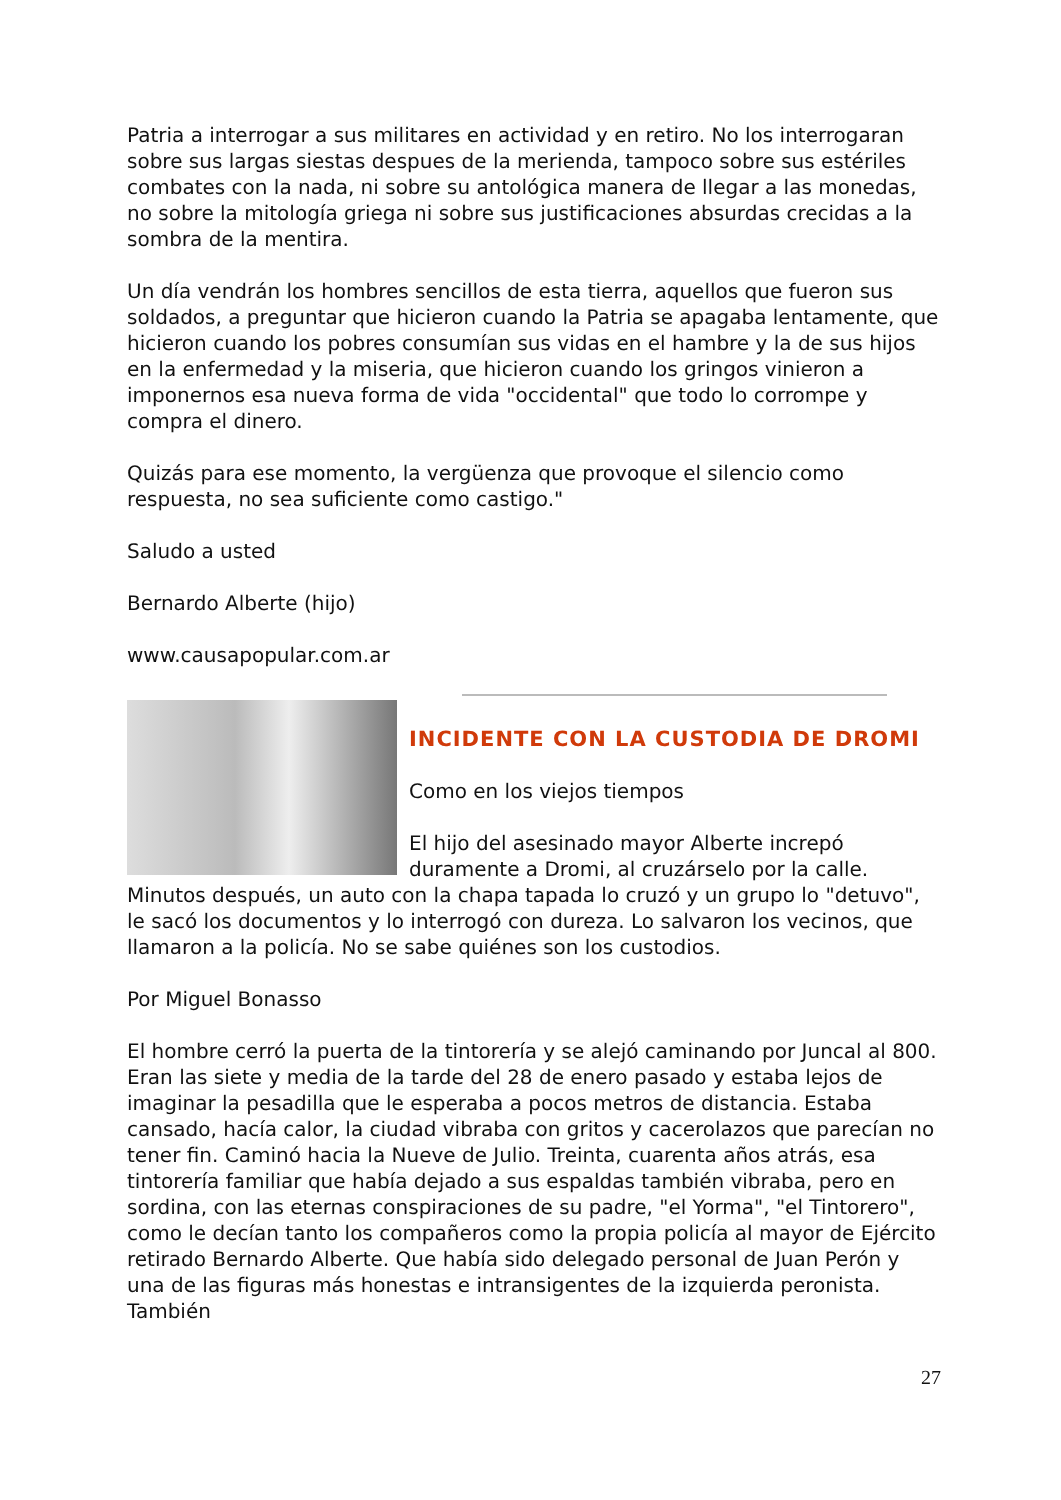Patria a interrogar a sus militares en actividad y en retiro. No los interrogaran sobre sus largas siestas despues de la merienda, tampoco sobre sus estériles combates con la nada, ni sobre su antológica manera de llegar a las monedas, no sobre la mitología griega ni sobre sus justificaciones absurdas crecidas a la sombra de la mentira.
Un día vendrán los hombres sencillos de esta tierra, aquellos que fueron sus soldados, a preguntar que hicieron cuando la Patria se apagaba lentamente, que hicieron cuando los pobres consumían sus vidas en el hambre y la de sus hijos en la enfermedad y la miseria, que hicieron cuando los gringos vinieron a imponernos esa nueva forma de vida "occidental" que todo lo corrompe y compra el dinero.
Quizás para ese momento, la vergüenza que provoque el silencio como respuesta, no sea suficiente como castigo."
Saludo a usted
Bernardo Alberte (hijo)
www.causapopular.com.ar
INCIDENTE CON LA CUSTODIA DE DROMI
Como en los viejos tiempos
El hijo del asesinado mayor Alberte increpó duramente a Dromi, al cruzárselo por la calle. Minutos después, un auto con la chapa tapada lo cruzó y un grupo lo "detuvo", le sacó los documentos y lo interrogó con dureza. Lo salvaron los vecinos, que llamaron a la policía. No se sabe quiénes son los custodios.
Por Miguel Bonasso
El hombre cerró la puerta de la tintorería y se alejó caminando por Juncal al 800. Eran las siete y media de la tarde del 28 de enero pasado y estaba lejos de imaginar la pesadilla que le esperaba a pocos metros de distancia. Estaba cansado, hacía calor, la ciudad vibraba con gritos y cacerolazos que parecían no tener fin. Caminó hacia la Nueve de Julio. Treinta, cuarenta años atrás, esa tintorería familiar que había dejado a sus espaldas también vibraba, pero en sordina, con las eternas conspiraciones de su padre, "el Yorma", "el Tintorero", como le decían tanto los compañeros como la propia policía al mayor de Ejército retirado Bernardo Alberte. Que había sido delegado personal de Juan Perón y una de las figuras más honestas e intransigentes de la izquierda peronista. También
27